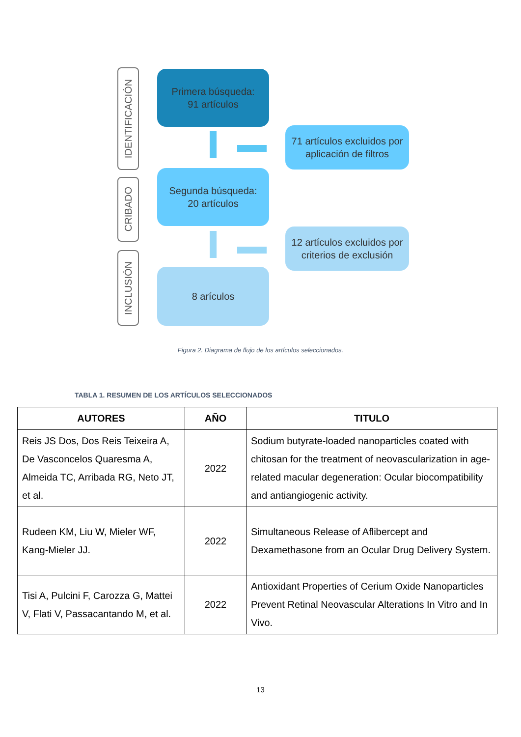IDENTIFICACIÓN
CRIBADO
INCLUSIÓN
Primera búsqueda:
91 artículos
71 artículos excluidos por aplicación de filtros
Segunda búsqueda:
20 artículos
12 artículos excluidos por criterios de exclusión
8 arículos
Figura 2. Diagrama de flujo de los artículos seleccionados.
TABLA 1. RESUMEN DE LOS ARTÍCULOS SELECCIONADOS
| AUTORES | AÑO | TITULO |
| --- | --- | --- |
| Reis JS Dos, Dos Reis Teixeira A, De Vasconcelos Quaresma A, Almeida TC, Arribada RG, Neto JT, et al. | 2022 | Sodium butyrate-loaded nanoparticles coated with chitosan for the treatment of neovascularization in age-related macular degeneration: Ocular biocompatibility and antiangiogenic activity. |
| Rudeen KM, Liu W, Mieler WF, Kang-Mieler JJ. | 2022 | Simultaneous Release of Aflibercept and Dexamethasone from an Ocular Drug Delivery System. |
| Tisi A, Pulcini F, Carozza G, Mattei V, Flati V, Passacantando M, et al. | 2022 | Antioxidant Properties of Cerium Oxide Nanoparticles Prevent Retinal Neovascular Alterations In Vitro and In Vivo. |
13